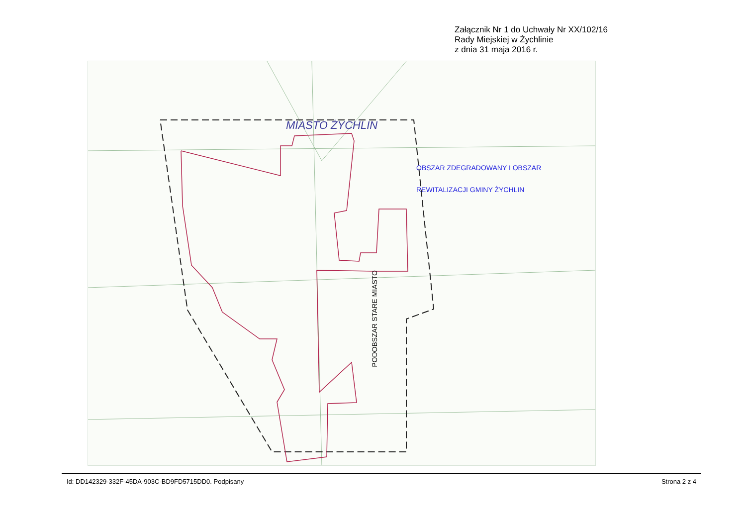Załącznik Nr 1 do Uchwały Nr XX/102/16
Rady Miejskiej w Żychlinie
z dnia 31 maja 2016 r.
MIASTO ŻYCHLIN
OBSZAR ZDEGRADOWANY I OBSZAR
REWITALIZACJI GMINY ŻYCHLIN
PODOBSZAR STARE MIASTO
Id: DD142329-332F-45DA-903C-BD9FD5715DD0. Podpisany Strona 2 z 4